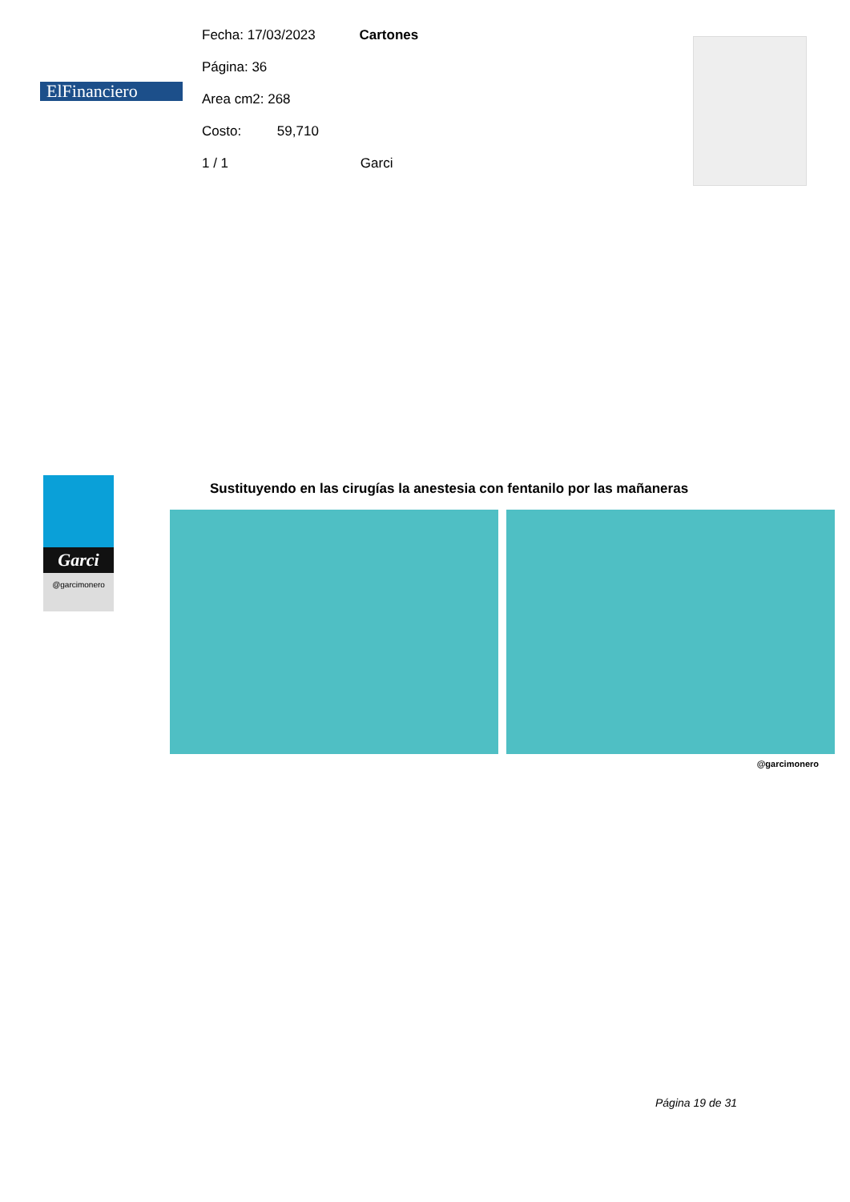ElFinanciero
Fecha: 17/03/2023 Cartones
Página: 36
Area cm2: 268
Costo: 59,710
1 / 1 Garci
Garci
@garcimonero
Sustituyendo en las cirugías la anestesia con fentanilo por las mañaneras
@garcimonero
Página 19 de 31